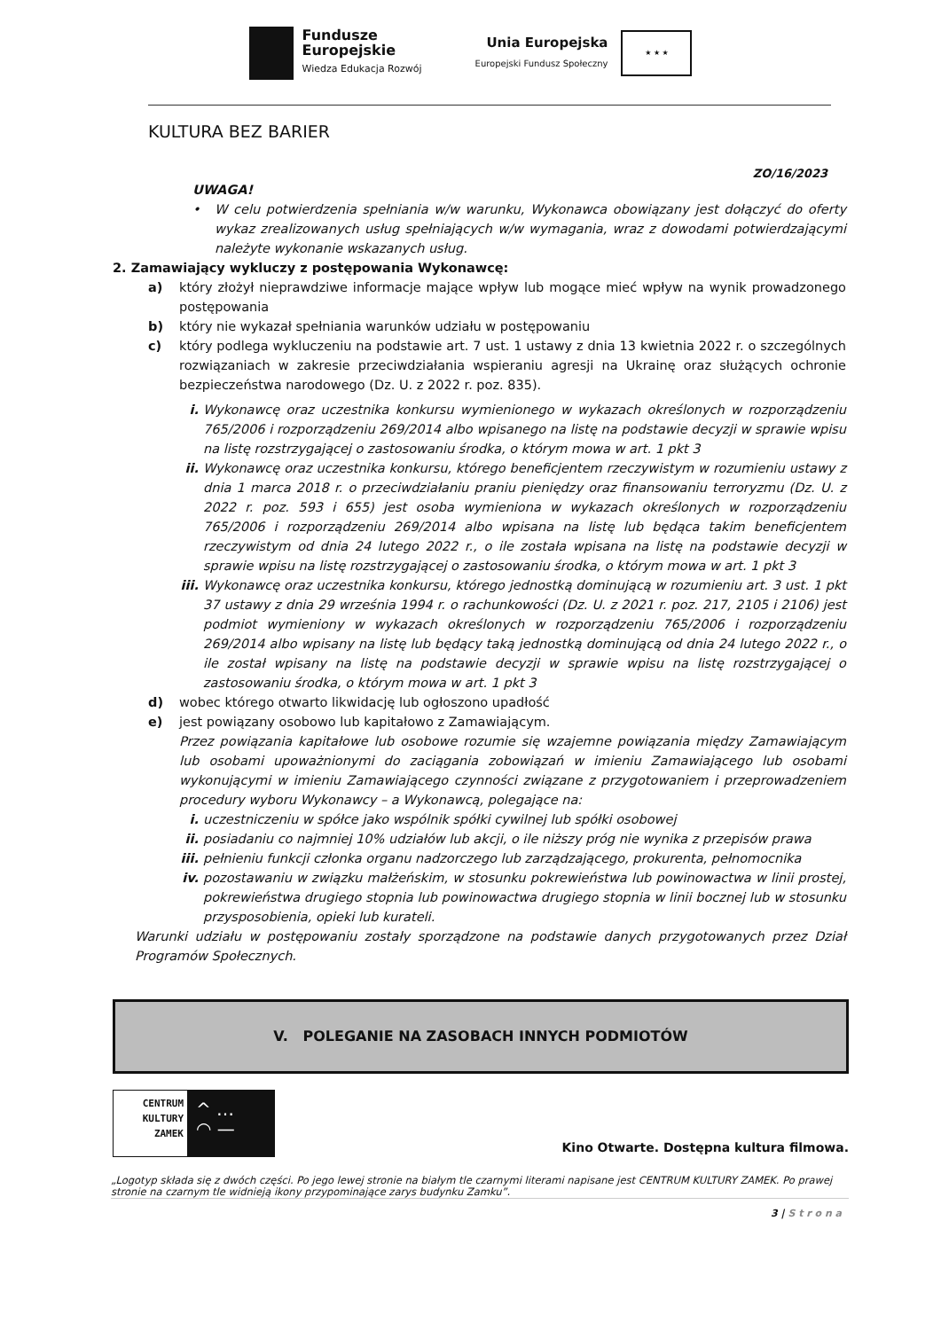Fundusze
Europejskie
Wiedza Edukacja Rozwój
Unia Europejska
Europejski Fundusz Społeczny
★ ★ ★
KULTURA BEZ BARIER
ZO/16/2023
UWAGA!
• W celu potwierdzenia spełniania w/w warunku, Wykonawca obowiązany jest dołączyć do oferty wykaz zrealizowanych usług spełniających w/w wymagania, wraz z dowodami potwierdzającymi należyte wykonanie wskazanych usług.
2. Zamawiający wykluczy z postępowania Wykonawcę:
a) który złożył nieprawdziwe informacje mające wpływ lub mogące mieć wpływ na wynik prowadzonego postępowania
b) który nie wykazał spełniania warunków udziału w postępowaniu
c) który podlega wykluczeniu na podstawie art. 7 ust. 1 ustawy z dnia 13 kwietnia 2022 r. o szczególnych rozwiązaniach w zakresie przeciwdziałania wspieraniu agresji na Ukrainę oraz służących ochronie bezpieczeństwa narodowego (Dz. U. z 2022 r. poz. 835).
i. Wykonawcę oraz uczestnika konkursu wymienionego w wykazach określonych w rozporządzeniu 765/2006 i rozporządzeniu 269/2014 albo wpisanego na listę na podstawie decyzji w sprawie wpisu na listę rozstrzygającej o zastosowaniu środka, o którym mowa w art. 1 pkt 3
ii. Wykonawcę oraz uczestnika konkursu, którego beneficjentem rzeczywistym w rozumieniu ustawy z dnia 1 marca 2018 r. o przeciwdziałaniu praniu pieniędzy oraz finansowaniu terroryzmu (Dz. U. z 2022 r. poz. 593 i 655) jest osoba wymieniona w wykazach określonych w rozporządzeniu 765/2006 i rozporządzeniu 269/2014 albo wpisana na listę lub będąca takim beneficjentem rzeczywistym od dnia 24 lutego 2022 r., o ile została wpisana na listę na podstawie decyzji w sprawie wpisu na listę rozstrzygającej o zastosowaniu środka, o którym mowa w art. 1 pkt 3
iii. Wykonawcę oraz uczestnika konkursu, którego jednostką dominującą w rozumieniu art. 3 ust. 1 pkt 37 ustawy z dnia 29 września 1994 r. o rachunkowości (Dz. U. z 2021 r. poz. 217, 2105 i 2106) jest podmiot wymieniony w wykazach określonych w rozporządzeniu 765/2006 i rozporządzeniu 269/2014 albo wpisany na listę lub będący taką jednostką dominującą od dnia 24 lutego 2022 r., o ile został wpisany na listę na podstawie decyzji w sprawie wpisu na listę rozstrzygającej o zastosowaniu środka, o którym mowa w art. 1 pkt 3
d) wobec którego otwarto likwidację lub ogłoszono upadłość
e) jest powiązany osobowo lub kapitałowo z Zamawiającym.
Przez powiązania kapitałowe lub osobowe rozumie się wzajemne powiązania między Zamawiającym lub osobami upoważnionymi do zaciągania zobowiązań w imieniu Zamawiającego lub osobami wykonującymi w imieniu Zamawiającego czynności związane z przygotowaniem i przeprowadzeniem procedury wyboru Wykonawcy – a Wykonawcą, polegające na:
i. uczestniczeniu w spółce jako wspólnik spółki cywilnej lub spółki osobowej
ii. posiadaniu co najmniej 10% udziałów lub akcji, o ile niższy próg nie wynika z przepisów prawa
iii. pełnieniu funkcji członka organu nadzorczego lub zarządzającego, prokurenta, pełnomocnika
iv. pozostawaniu w związku małżeńskim, w stosunku pokrewieństwa lub powinowactwa w linii prostej, pokrewieństwa drugiego stopnia lub powinowactwa drugiego stopnia w linii bocznej lub w stosunku przysposobienia, opieki lub kurateli.
Warunki udziału w postępowaniu zostały sporządzone na podstawie danych przygotowanych przez Dział Programów Społecznych.
V. POLEGANIE NA ZASOBACH INNYCH PODMIOTÓW
CENTRUM
KULTURY
ZAMEK
^ …
◠ —
Kino Otwarte. Dostępna kultura filmowa.
„Logotyp składa się z dwóch części. Po jego lewej stronie na białym tle czarnymi literami napisane jest CENTRUM KULTURY ZAMEK. Po prawej stronie na czarnym tle widnieją ikony przypominające zarys budynku Zamku”.
3 | S t r o n a